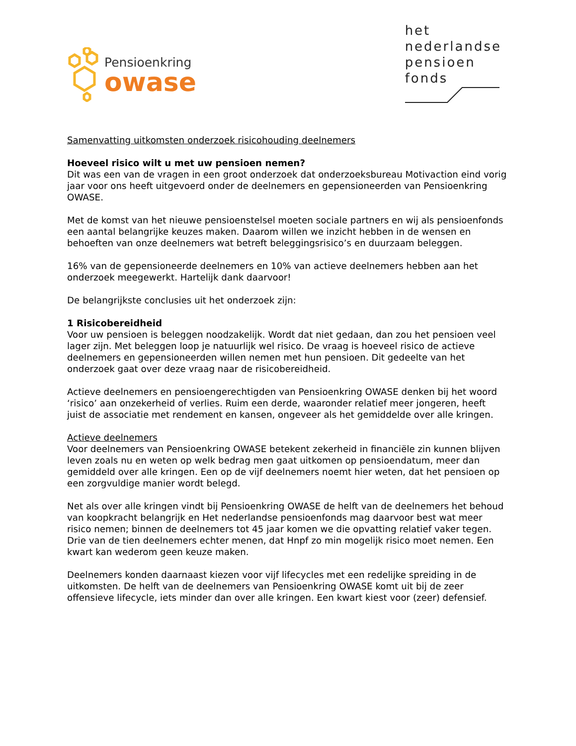Pensioenkring
owase
het
nederlandse
pensioen
fonds
Samenvatting uitkomsten onderzoek risicohouding deelnemers
Hoeveel risico wilt u met uw pensioen nemen?
Dit was een van de vragen in een groot onderzoek dat onderzoeksbureau Motivaction eind vorig jaar voor ons heeft uitgevoerd onder de deelnemers en gepensioneerden van Pensioenkring OWASE.
Met de komst van het nieuwe pensioenstelsel moeten sociale partners en wij als pensioenfonds een aantal belangrijke keuzes maken. Daarom willen we inzicht hebben in de wensen en behoeften van onze deelnemers wat betreft beleggingsrisico’s en duurzaam beleggen.
16% van de gepensioneerde deelnemers en 10% van actieve deelnemers hebben aan het onderzoek meegewerkt. Hartelijk dank daarvoor!
De belangrijkste conclusies uit het onderzoek zijn:
1 Risicobereidheid
Voor uw pensioen is beleggen noodzakelijk. Wordt dat niet gedaan, dan zou het pensioen veel lager zijn. Met beleggen loop je natuurlijk wel risico. De vraag is hoeveel risico de actieve deelnemers en gepensioneerden willen nemen met hun pensioen. Dit gedeelte van het onderzoek gaat over deze vraag naar de risicobereidheid.
Actieve deelnemers en pensioengerechtigden van Pensioenkring OWASE denken bij het woord ‘risico’ aan onzekerheid of verlies. Ruim een derde, waaronder relatief meer jongeren, heeft juist de associatie met rendement en kansen, ongeveer als het gemiddelde over alle kringen.
Actieve deelnemers
Voor deelnemers van Pensioenkring OWASE betekent zekerheid in financiële zin kunnen blijven leven zoals nu en weten op welk bedrag men gaat uitkomen op pensioendatum, meer dan gemiddeld over alle kringen. Een op de vijf deelnemers noemt hier weten, dat het pensioen op een zorgvuldige manier wordt belegd.
Net als over alle kringen vindt bij Pensioenkring OWASE de helft van de deelnemers het behoud van koopkracht belangrijk en Het nederlandse pensioenfonds mag daarvoor best wat meer risico nemen; binnen de deelnemers tot 45 jaar komen we die opvatting relatief vaker tegen. Drie van de tien deelnemers echter menen, dat Hnpf zo min mogelijk risico moet nemen. Een kwart kan wederom geen keuze maken.
Deelnemers konden daarnaast kiezen voor vijf lifecycles met een redelijke spreiding in de uitkomsten. De helft van de deelnemers van Pensioenkring OWASE komt uit bij de zeer offensieve lifecycle, iets minder dan over alle kringen. Een kwart kiest voor (zeer) defensief.